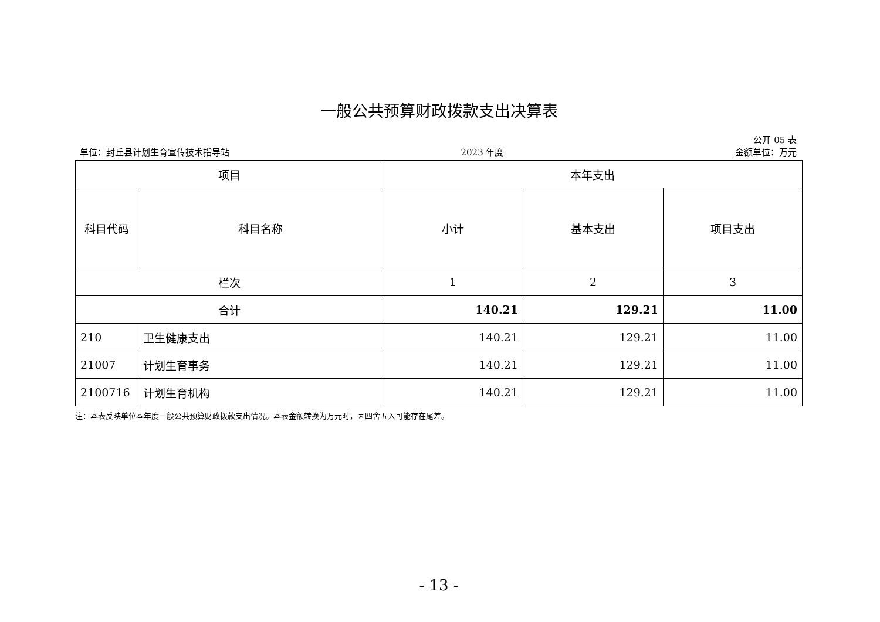一般公共预算财政拨款支出决算表
公开 05 表
单位：封丘县计划生育宣传技术指导站 2023 年度 金额单位：万元
| 项目 | | 本年支出 | | |
| --- | --- | --- | --- | --- |
| 科目代码 | 科目名称 | 小计 | 基本支出 | 项目支出 |
| 栏次 | | 1 | 2 | 3 |
| 合计 | | 140.21 | 129.21 | 11.00 |
| 210 | 卫生健康支出 | 140.21 | 129.21 | 11.00 |
| 21007 | 计划生育事务 | 140.21 | 129.21 | 11.00 |
| 2100716 | 计划生育机构 | 140.21 | 129.21 | 11.00 |
注：本表反映单位本年度一般公共预算财政拨款支出情况。本表金额转换为万元时，因四舍五入可能存在尾差。
- 13 -